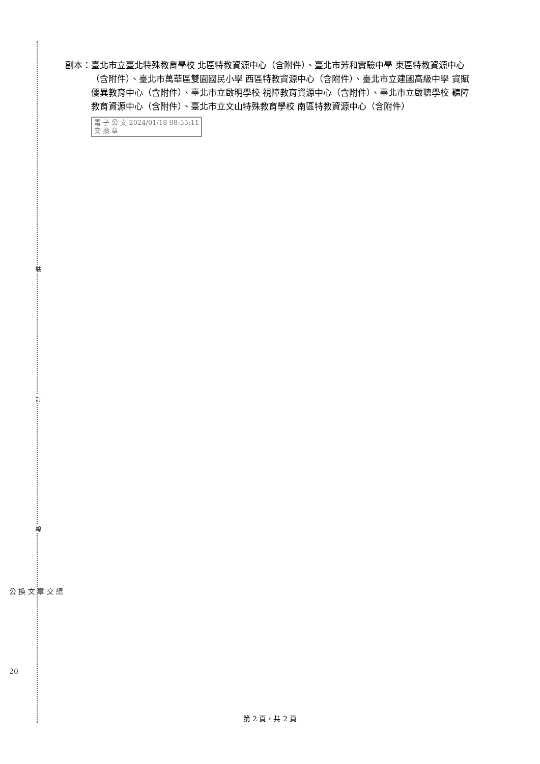裝
訂
線
副本： 臺北市立臺北特殊教育學校 北區特教資源中心（含附件）、臺北市芳和實驗中學 東區特教資源中心（含附件）、臺北市萬華區雙園國民小學 西區特教資源中心（含附件）、臺北市立建國高級中學 資賦優異教育中心（含附件）、臺北市立啟明學校 視障教育資源中心（含附件）、臺北市立啟聰學校 聽障教育資源中心（含附件）、臺北市立文山特殊教育學校 南區特教資源中心（含附件）
電 子 公 文 2024/01/18 08:55:11
交 換 章
公 換 文 章 交 繕
20
第 2 頁，共 2 頁